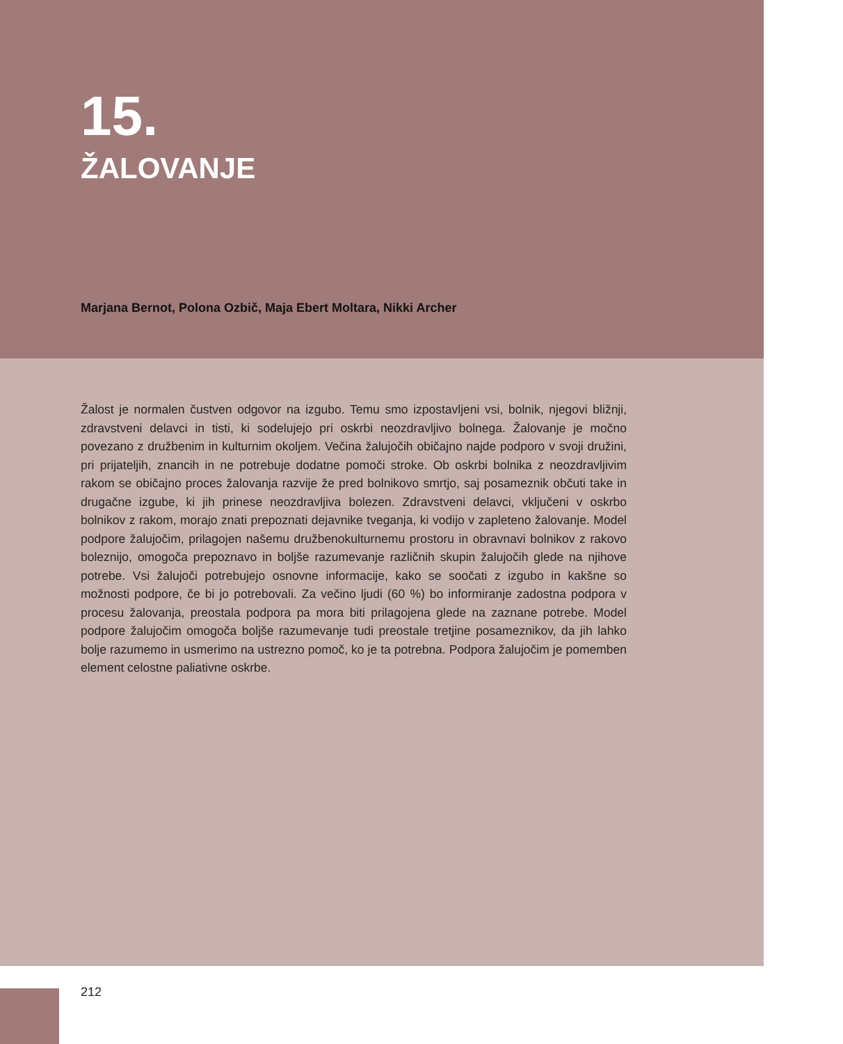15.
ŽALOVANJE
Marjana Bernot, Polona Ozbič, Maja Ebert Moltara, Nikki Archer
Žalost je normalen čustven odgovor na izgubo. Temu smo izpostavljeni vsi, bolnik, njegovi bližnji, zdravstveni delavci in tisti, ki sodelujejo pri oskrbi neozdravljivo bolnega. Žalovanje je močno povezano z družbenim in kulturnim okoljem. Večina žalujočih običajno najde podporo v svoji družini, pri prijateljih, znancih in ne potrebuje dodatne pomoči stroke. Ob oskrbi bolnika z neozdravljivim rakom se običajno proces žalovanja razvije že pred bolnikovo smrtjo, saj posameznik občuti take in drugačne izgube, ki jih prinese neozdravljiva bolezen. Zdravstveni delavci, vključeni v oskrbo bolnikov z rakom, morajo znati prepoznati dejavnike tveganja, ki vodijo v zapleteno žalovanje. Model podpore žalujočim, prilagojen našemu družbenokulturnemu prostoru in obravnavi bolnikov z rakovo boleznijo, omogoča prepoznavo in boljše razumevanje različnih skupin žalujočih glede na njihove potrebe. Vsi žalujoči potrebujejo osnovne informacije, kako se soočati z izgubo in kakšne so možnosti podpore, če bi jo potrebovali. Za večino ljudi (60 %) bo informiranje zadostna podpora v procesu žalovanja, preostala podpora pa mora biti prilagojena glede na zaznane potrebe. Model podpore žalujočim omogoča boljše razumevanje tudi preostale tretjine posameznikov, da jih lahko bolje razumemo in usmerimo na ustrezno pomoč, ko je ta potrebna. Podpora žalujočim je pomemben element celostne paliativne oskrbe.
212